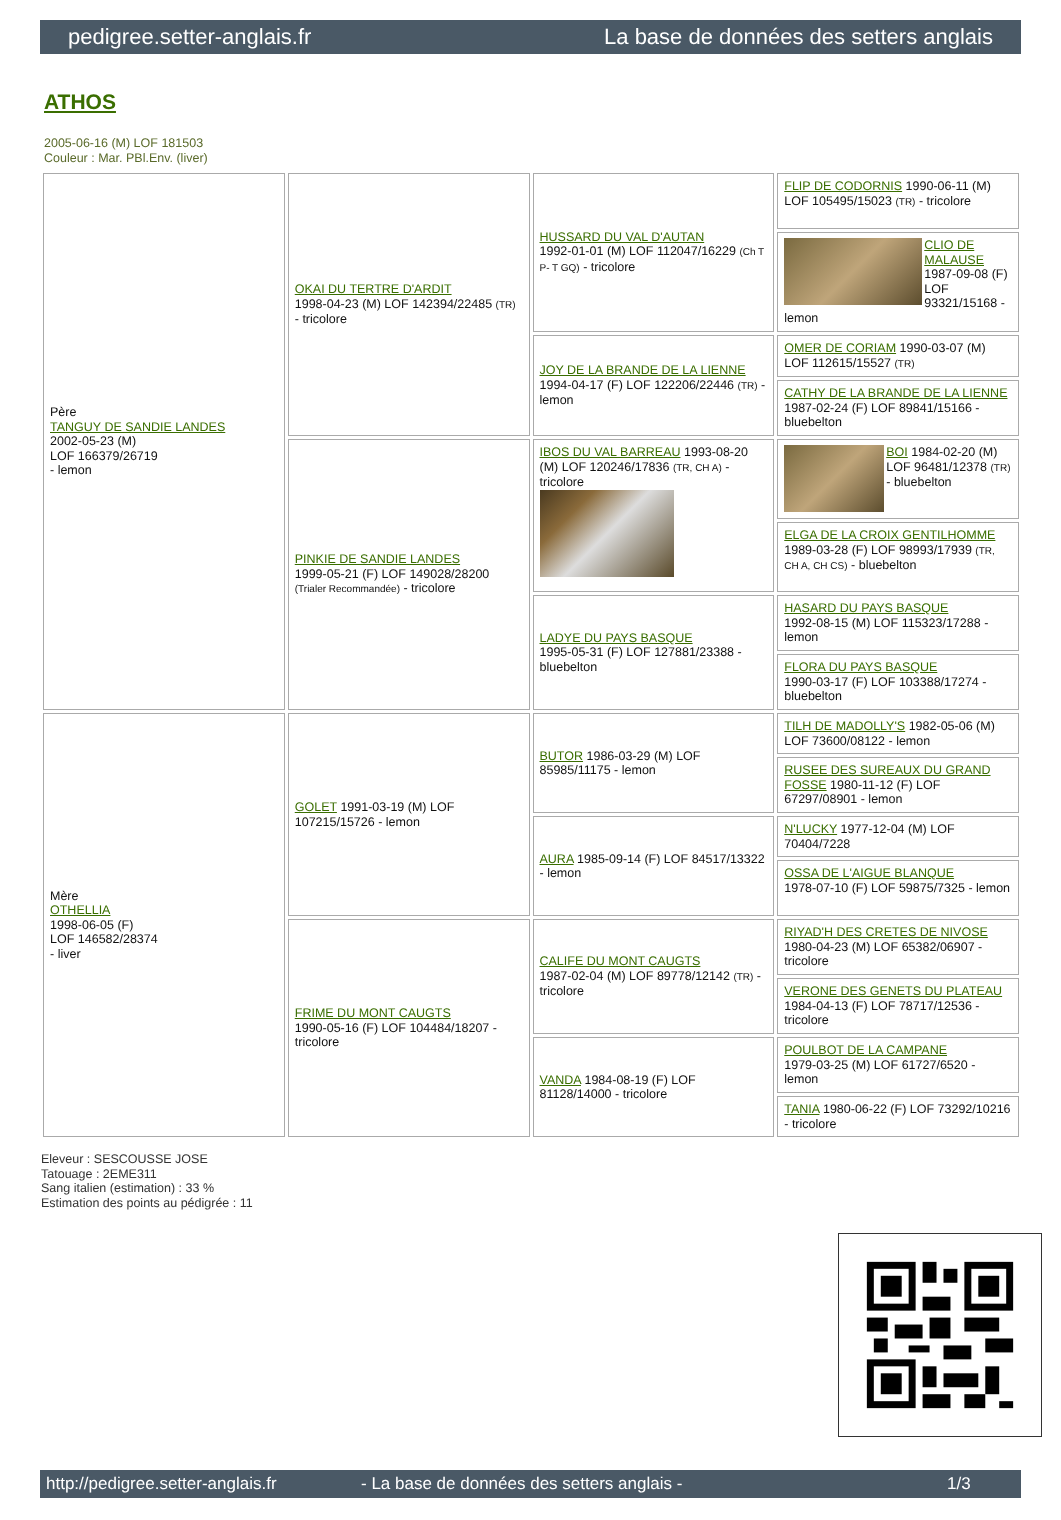pedigree.setter-anglais.fr La base de données des setters anglais
ATHOS
2005-06-16 (M) LOF 181503
Couleur : Mar. PBl.Env. (liver)
| Père TANGUY DE SANDIE LANDES 2002-05-23 (M) LOF 166379/26719 - lemon | OKAI DU TERTRE D'ARDIT 1998-04-23 (M) LOF 142394/22485 (TR) - tricolore | HUSSARD DU VAL D'AUTAN 1992-01-01 (M) LOF 112047/16229 (Ch T P- T GQ) - tricolore | FLIP DE CODORNIS 1990-06-11 (M) LOF 105495/15023 (TR) - tricolore |
| | | | CLIO DE MALAUSE 1987-09-08 (F) LOF 93321/15168 - lemon |
| | | JOY DE LA BRANDE DE LA LIENNE 1994-04-17 (F) LOF 122206/22446 (TR) - lemon | OMER DE CORIAM 1990-03-07 (M) LOF 112615/15527 (TR) |
| | | | CATHY DE LA BRANDE DE LA LIENNE 1987-02-24 (F) LOF 89841/15166 - bluebelton |
| | PINKIE DE SANDIE LANDES 1999-05-21 (F) LOF 149028/28200 (Trialer Recommandée) - tricolore | IBOS DU VAL BARREAU 1993-08-20 (M) LOF 120246/17836 (TR, CH A) - tricolore | BOI 1984-02-20 (M) LOF 96481/12378 (TR) - bluebelton |
| | | | ELGA DE LA CROIX GENTILHOMME 1989-03-28 (F) LOF 98993/17939 (TR, CH A, CH CS) - bluebelton |
| | | LADYE DU PAYS BASQUE 1995-05-31 (F) LOF 127881/23388 - bluebelton | HASARD DU PAYS BASQUE 1992-08-15 (M) LOF 115323/17288 - lemon |
| | | | FLORA DU PAYS BASQUE 1990-03-17 (F) LOF 103388/17274 - bluebelton |
| Mère OTHELLIA 1998-06-05 (F) LOF 146582/28374 - liver | GOLET 1991-03-19 (M) LOF 107215/15726 - lemon | BUTOR 1986-03-29 (M) LOF 85985/11175 - lemon | TILH DE MADOLLY'S 1982-05-06 (M) LOF 73600/08122 - lemon |
| | | | RUSEE DES SUREAUX DU GRAND FOSSE 1980-11-12 (F) LOF 67297/08901 - lemon |
| | | AURA 1985-09-14 (F) LOF 84517/13322 - lemon | N'LUCKY 1977-12-04 (M) LOF 70404/7228 |
| | | | OSSA DE L'AIGUE BLANQUE 1978-07-10 (F) LOF 59875/7325 - lemon |
| | FRIME DU MONT CAUGTS 1990-05-16 (F) LOF 104484/18207 - tricolore | CALIFE DU MONT CAUGTS 1987-02-04 (M) LOF 89778/12142 (TR) - tricolore | RIYAD'H DES CRETES DE NIVOSE 1980-04-23 (M) LOF 65382/06907 - tricolore |
| | | | VERONE DES GENETS DU PLATEAU 1984-04-13 (F) LOF 78717/12536 - tricolore |
| | | VANDA 1984-08-19 (F) LOF 81128/14000 - tricolore | POULBOT DE LA CAMPANE 1979-03-25 (M) LOF 61727/6520 - lemon |
| | | | TANIA 1980-06-22 (F) LOF 73292/10216 - tricolore |
Eleveur : SESCOUSSE JOSE
Tatouage : 2EME311
Sang italien (estimation) : 33 %
Estimation des points au pédigrée : 11
http://pedigree.setter-anglais.fr - La base de données des setters anglais - 1/3